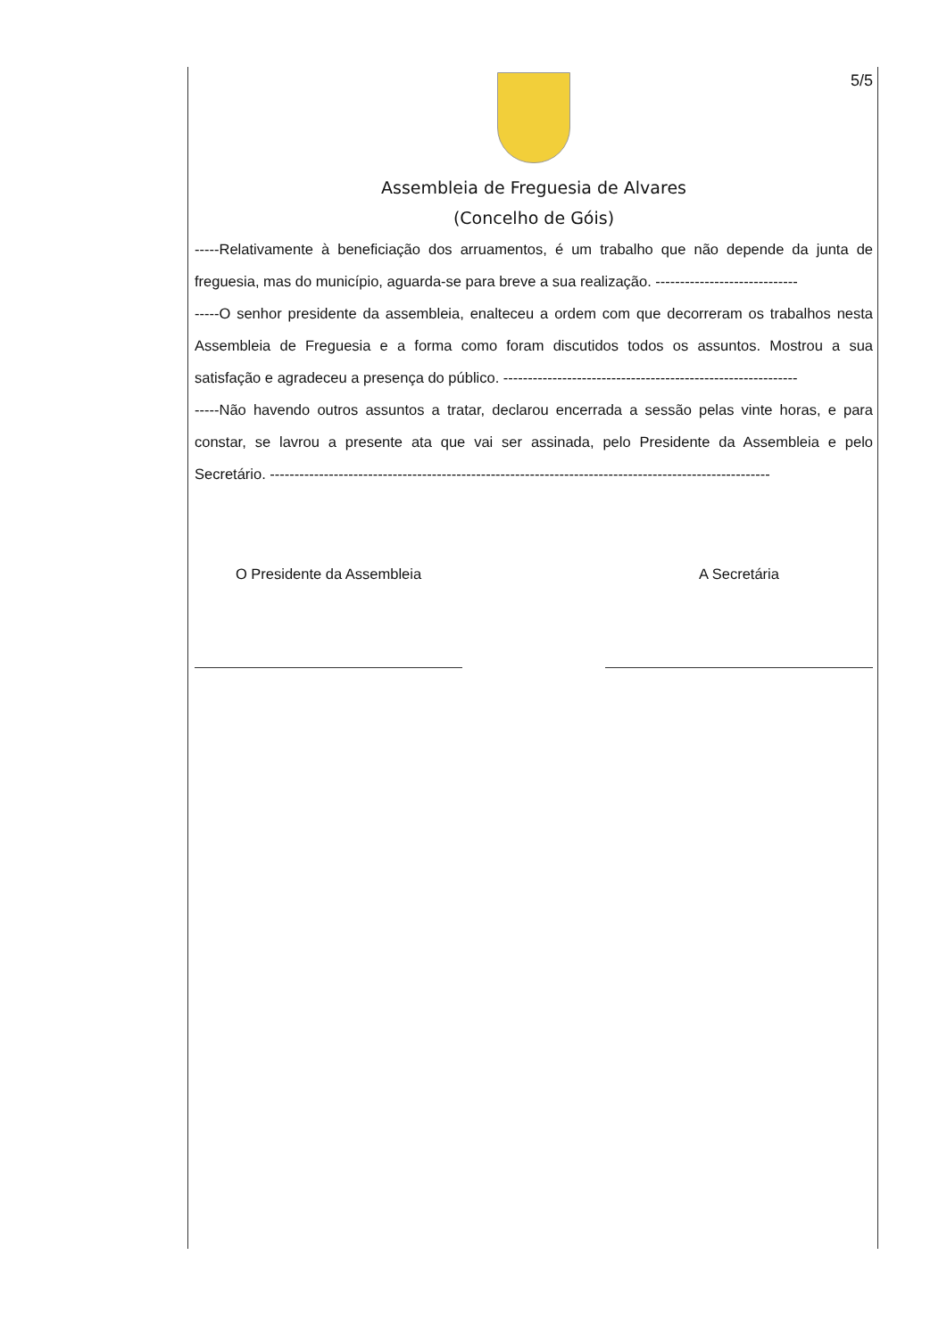5/5
Assembleia de Freguesia de Alvares
(Concelho de Góis)
-----Relativamente à beneficiação dos arruamentos, é um trabalho que não depende da junta de freguesia, mas do município, aguarda-se para breve a sua realização. -----------------------------
-----O senhor presidente da assembleia, enalteceu a ordem com que decorreram os trabalhos nesta Assembleia de Freguesia e a forma como foram discutidos todos os assuntos. Mostrou a sua satisfação e agradeceu a presença do público. ------------------------------------------------------------
-----Não havendo outros assuntos a tratar, declarou encerrada a sessão pelas vinte horas, e para constar, se lavrou a presente ata que vai ser assinada, pelo Presidente da Assembleia e pelo Secretário. ------------------------------------------------------------------------------------------------------
O Presidente da Assembleia A Secretária